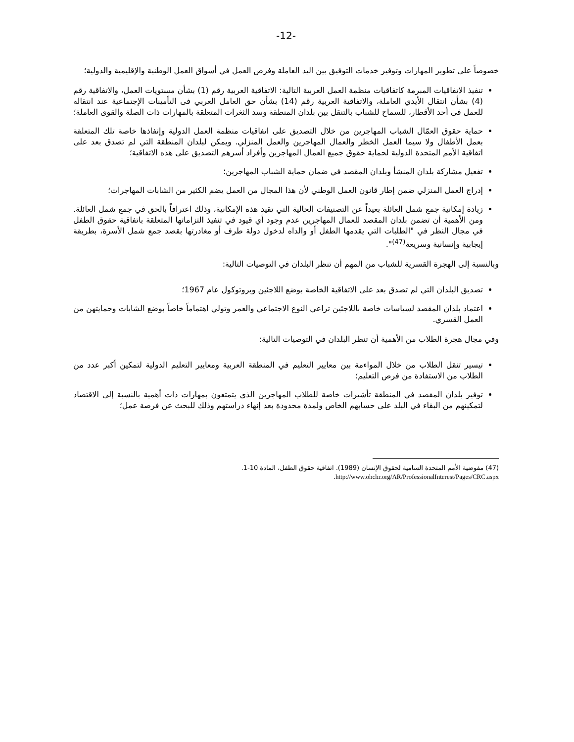-12-
خصوصاً على تطوير المهارات وتوفير خدمات التوفيق بين اليد العاملة وفرص العمل في أسواق العمل الوطنية والإقليمية والدولية؛
تنفيذ الاتفاقيات المبرمة كاتفاقيات منظمة العمل العربية التالية: الاتفاقية العربية رقم (1) بشأن مستويات العمل، والاتفاقية رقم (4) بشأن انتقال الأيدي العاملة، والاتفاقية العربية رقم (14) بشأن حق العامل العربي فى التأمينات الإجتماعية عند انتقاله للعمل فى أحد الأقطار، للسماح للشباب بالتنقل بين بلدان المنطقة وسد الثغرات المتعلقة بالمهارات ذات الصلة والقوى العاملة؛
حماية حقوق العمّال الشباب المهاجرين من خلال التصديق على اتفاقيات منظمة العمل الدولية وإنفاذها خاصة تلك المتعلقة بعمل الأطفال ولا سيما العمل الخطر والعمال المهاجرين والعمل المنزلي. ويمكن لبلدان المنطقة التي لم تصدق بعد على اتفاقية الأمم المتحدة الدولية لحماية حقوق جميع العمال المهاجرين وأفراد أسرهم التصديق على هذه الاتفاقية؛
تفعيل مشاركة بلدان المنشأ وبلدان المقصد في ضمان حماية الشباب المهاجرين؛
إدراج العمل المنزلي ضمن إطار قانون العمل الوطني لأن هذا المجال من العمل يضم الكثير من الشابات المهاجرات؛
زيادة إمكانية جمع شمل العائلة بعيداً عن التصنيفات الحالية التي تقيد هذه الإمكانية، وذلك اعترافاً بالحق في جمع شمل العائلة. ومن الأهمية أن تضمن بلدان المقصد للعمال المهاجرين عدم وجود أي قيود في تنفيذ التزاماتها المتعلقة باتفاقية حقوق الطفل في مجال النظر في "الطلبات التي يقدمها الطفل أو والداه لدخول دولة طرف أو مغادرتها بقصد جمع شمل الأسرة، بطريقة إيجابية وإنسانية وسريعة<sup>(47)</sup>".
وبالنسبة إلى الهجرة القسرية للشباب من المهم أن تنظر البلدان في التوصيات التالية:
تصديق البلدان التي لم تصدق بعد على الاتفاقية الخاصة بوضع اللاجئين وبروتوكول عام 1967؛
اعتماد بلدان المقصد لسياسات خاصة باللاجئين تراعي النوع الاجتماعي والعمر وتولي اهتماماً خاصاً بوضع الشابات وحمايتهن من العمل القسري.
وفي مجال هجرة الطلاب من الأهمية أن تنظر البلدان في التوصيات التالية:
تيسير تنقل الطلاب من خلال المواءمة بين معايير التعليم في المنطقة العربية ومعايير التعليم الدولية لتمكين أكبر عدد من الطلاب من الاستفادة من فرص التعليم؛
توفير بلدان المقصد في المنطقة تأشيرات خاصة للطلاب المهاجرين الذي يتمتعون بمهارات ذات أهمية بالنسبة إلى الاقتصاد لتمكينهم من البقاء في البلد على حسابهم الخاص ولمدة محدودة بعد إنهاء دراستهم وذلك للبحث عن فرصة عمل؛
(47) مفوضية الأمم المتحدة السامية لحقوق الإنسان (1989). اتفاقية حقوق الطفل، المادة 10-1.
http://www.ohchr.org/AR/ProfessionalInterest/Pages/CRC.aspx.